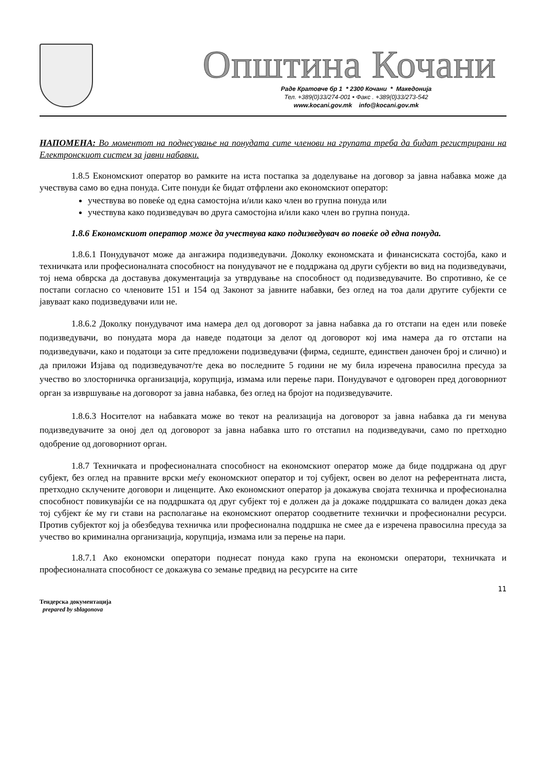Општина Кочани
Раде Кратовче бр 1 * 2300 Кочани * Македонија
Тел. +389(0)33/274-001 • Факс . +389(0)33/273-542
www.kocani.gov.mk info@kocani.gov.mk
НАПОМЕНА: Во моментот на поднесување на понудата сите членови на групата треба да бидат регистрирани на Електронскиот систем за јавни набавки.
1.8.5 Економскиот оператор во рамките на иста постапка за доделување на договор за јавна набавка може да учествува само во една понуда. Сите понуди ќе бидат отфрлени ако економскиот оператор:
учествува во повеќе од една самостојна и/или како член во групна понуда или
учествува како подизведувач во друга самостојна и/или како член во групна понуда.
1.8.6 Економскиот оператор може да учествува како подизведувач во повеќе од една понуда.
1.8.6.1 Понудувачот може да ангажира подизведувачи. Доколку економската и финансиската состојба, како и техничката или професионалната способност на понудувачот не е поддржана од други субјекти во вид на подизведувачи, тој нема обврска да доставува документација за утврдување на способност од подизведувачите. Во спротивно, ќе се постапи согласно со членовите 151 и 154 од Законот за јавните набавки, без оглед на тоа дали другите субјекти се јавуваат како подизведувачи или не.
1.8.6.2 Доколку понудувачот има намера дел од договорот за јавна набавка да го отстапи на еден или повеќе подизведувачи, во понудата мора да наведе податоци за делот од договорот кој има намера да го отстапи на подизведувачи, како и податоци за сите предложени подизведувачи (фирма, седиште, единствен даночен број и слично) и да приложи Изјава од подизведувачот/те дека во последните 5 години не му била изречена правосилна пресуда за учество во злосторничка организација, корупција, измама или перење пари. Понудувачот е одговорен пред договорниот орган за извршување на договорот за јавна набавка, без оглед на бројот на подизведувачите.
1.8.6.3 Носителот на набавката може во текот на реализација на договорот за јавна набавка да ги менува подизведувачите за оној дел од договорот за јавна набавка што го отстапил на подизведувачи, само по претходно одобрение од договорниот орган.
1.8.7 Техничката и професионалната способност на економскиот оператор може да биде поддржана од друг субјект, без оглед на правните врски меѓу економскиот оператор и тој субјект, освен во делот на референтната листа, претходно склучените договори и лиценците. Ако економскиот оператор ја докажува својата техничка и професионална способност повикувајќи се на поддршката од друг субјект тој е должен да ја докаже поддршката со валиден доказ дека тој субјект ќе му ги стави на располагање на економскиот оператор соодветните технички и професионални ресурси. Против субјектот кој ја обезбедува техничка или професионална поддршка не смее да е изречена правосилна пресуда за учество во криминална организација, корупција, измама или за перење на пари.
1.8.7.1 Ако економски оператори поднесат понуда како група на економски оператори, техничката и професионалната способност се докажува со земање предвид на ресурсите на сите
11
Тендерска документација
prepared by sblagonova